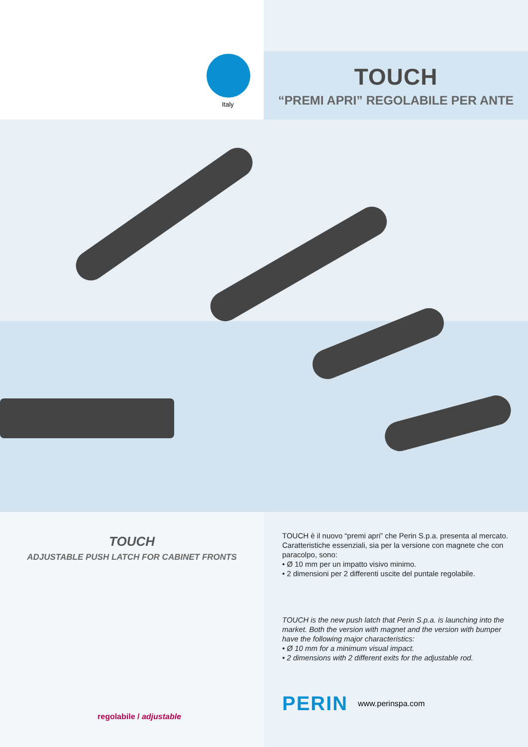Italy
TOUCH
“PREMI APRI” REGOLABILE PER ANTE
TOUCH
ADJUSTABLE PUSH LATCH FOR CABINET FRONTS
regolabile / adjustable
TOUCH è il nuovo “premi apri” che Perin S.p.a. presenta al mercato. Caratteristiche essenziali, sia per la versione con magnete che con paracolpo, sono:
• Ø 10 mm per un impatto visivo minimo.
• 2 dimensioni per 2 differenti uscite del puntale regolabile.
TOUCH is the new push latch that Perin S.p.a. is launching into the market. Both the version with magnet and the version with bumper have the following major characteristics:
• Ø 10 mm for a minimum visual impact.
• 2 dimensions with 2 different exits for the adjustable rod.
PERIN www.perinspa.com